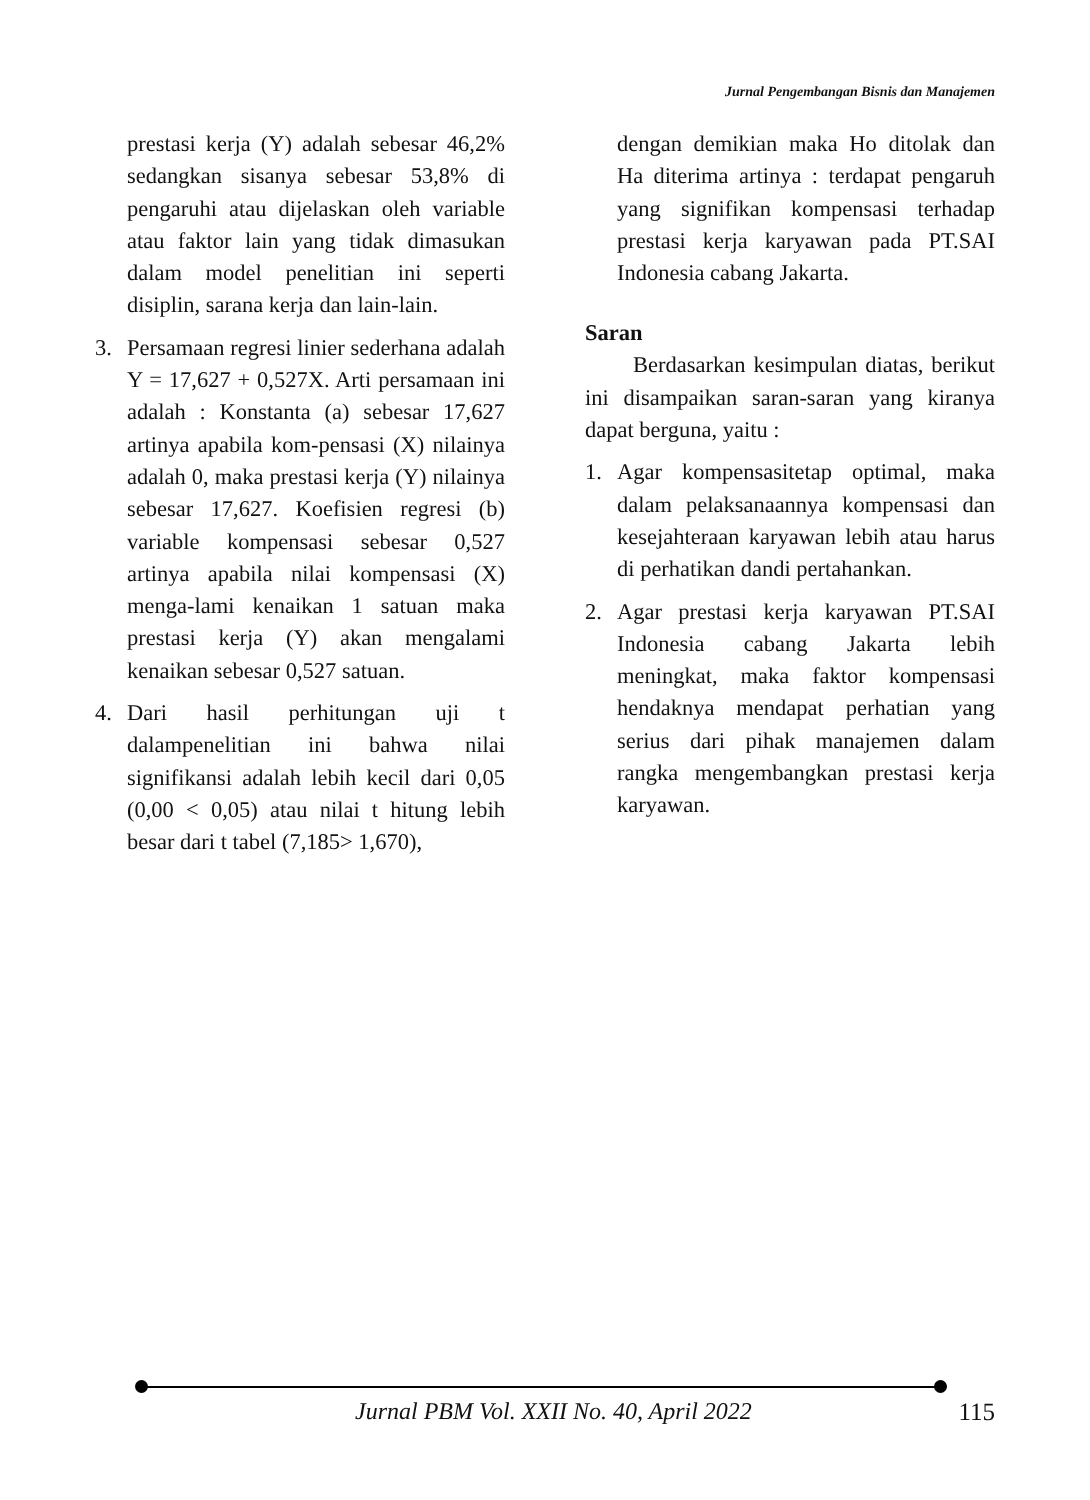Jurnal Pengembangan Bisnis dan Manajemen
prestasi kerja (Y) adalah sebesar 46,2% sedangkan sisanya sebesar 53,8% di pengaruhi atau dijelaskan oleh variable atau faktor lain yang tidak dimasukan dalam model penelitian ini seperti disiplin, sarana kerja dan lain-lain.
3. Persamaan regresi linier sederhana adalah Y = 17,627 + 0,527X. Arti persamaan ini adalah : Konstanta (a) sebesar 17,627 artinya apabila kom-pensasi (X) nilainya adalah 0, maka prestasi kerja (Y) nilainya sebesar 17,627. Koefisien regresi (b) variable kompensasi sebesar 0,527 artinya apabila nilai kompensasi (X) menga-lami kenaikan 1 satuan maka prestasi kerja (Y) akan mengalami kenaikan sebesar 0,527 satuan.
4. Dari hasil perhitungan uji t dalampenelitian ini bahwa nilai signifikansi adalah lebih kecil dari 0,05 (0,00 < 0,05) atau nilai t hitung lebih besar dari t tabel (7,185> 1,670),
dengan demikian maka Ho ditolak dan Ha diterima artinya : terdapat pengaruh yang signifikan kompensasi terhadap prestasi kerja karyawan pada PT.SAI Indonesia cabang Jakarta.
Saran
Berdasarkan kesimpulan diatas, berikut ini disampaikan saran-saran yang kiranya dapat berguna, yaitu :
1. Agar kompensasitetap optimal, maka dalam pelaksanaannya kompensasi dan kesejahteraan karyawan lebih atau harus di perhatikan dandi pertahankan.
2. Agar prestasi kerja karyawan PT.SAI Indonesia cabang Jakarta lebih meningkat, maka faktor kompensasi hendaknya mendapat perhatian yang serius dari pihak manajemen dalam rangka mengembangkan prestasi kerja karyawan.
Jurnal PBM Vol. XXII No. 40, April 2022
115